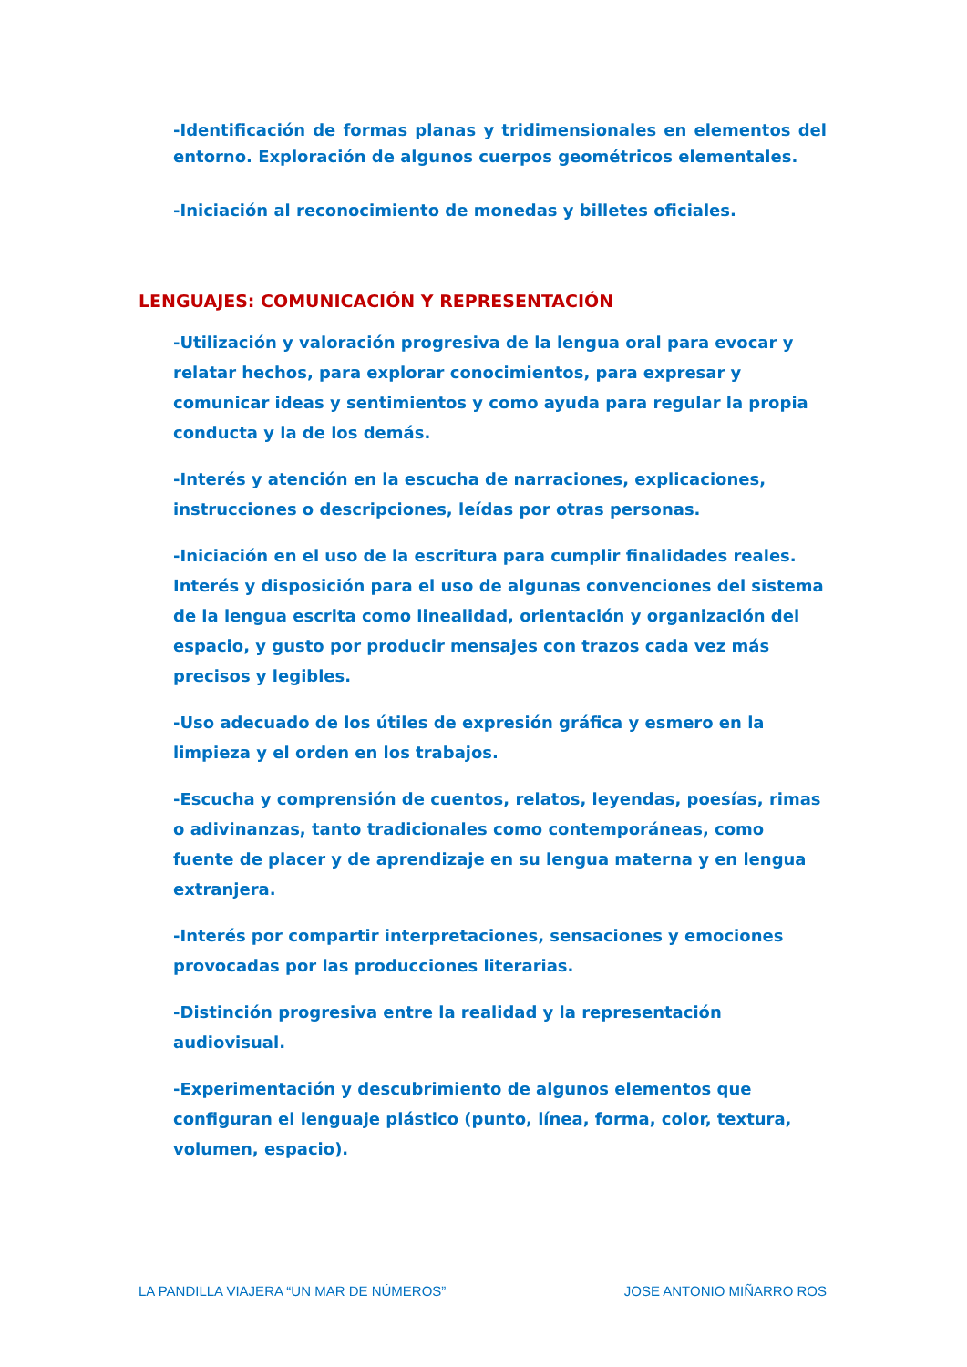-Identificación de formas planas y tridimensionales en elementos del entorno. Exploración de algunos cuerpos geométricos elementales.
-Iniciación al reconocimiento de monedas y billetes oficiales.
LENGUAJES: COMUNICACIÓN Y REPRESENTACIÓN
-Utilización y valoración progresiva de la lengua oral para evocar y relatar hechos, para explorar conocimientos, para expresar y comunicar ideas y sentimientos y como ayuda para regular la propia conducta y la de los demás.
-Interés y atención en la escucha de narraciones, explicaciones, instrucciones o descripciones, leídas por otras personas.
-Iniciación en el uso de la escritura para cumplir finalidades reales. Interés y disposición para el uso de algunas convenciones del sistema de la lengua escrita como linealidad, orientación y organización del espacio, y gusto por producir mensajes con trazos cada vez más precisos y legibles.
-Uso adecuado de los útiles de expresión gráfica y esmero en la limpieza y el orden en los trabajos.
-Escucha y comprensión de cuentos, relatos, leyendas, poesías, rimas o adivinanzas, tanto tradicionales como contemporáneas, como fuente de placer y de aprendizaje en su lengua materna y en lengua extranjera.
-Interés por compartir interpretaciones, sensaciones y emociones provocadas por las producciones literarias.
-Distinción progresiva entre la realidad y la representación audiovisual.
-Experimentación y descubrimiento de algunos elementos que configuran el lenguaje plástico (punto, línea, forma, color, textura, volumen, espacio).
LA PANDILLA VIAJERA “UN MAR DE NÚMEROS” JOSE ANTONIO MIÑARRO ROS